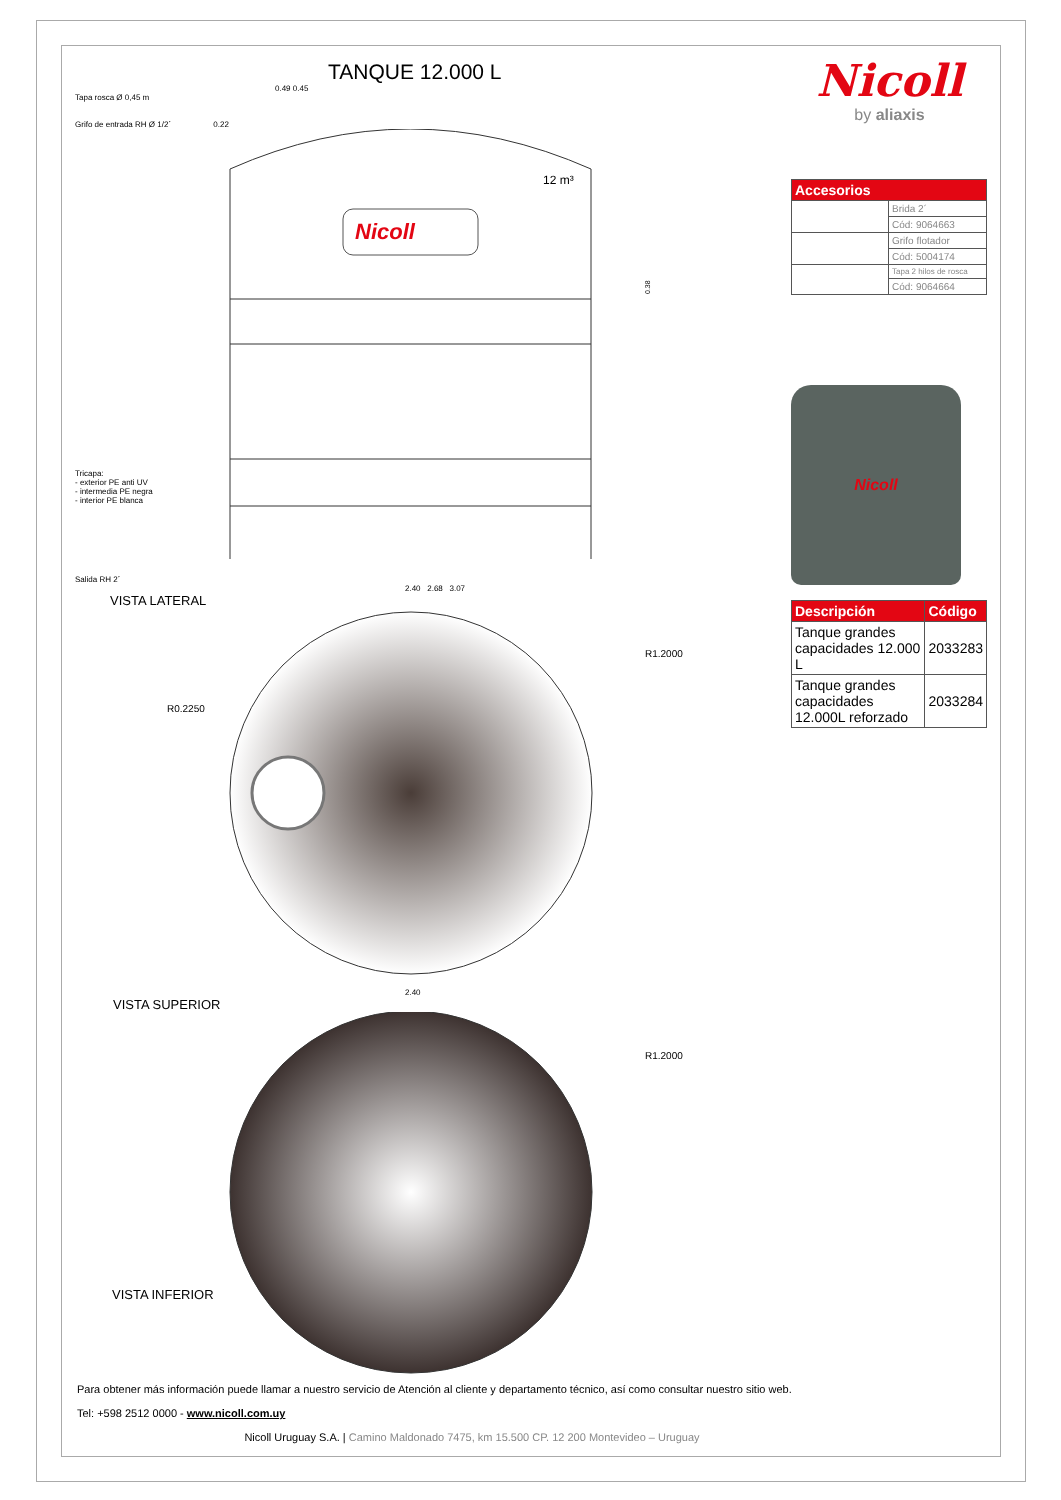TANQUE 12.000 L
0.49 0.45
Tapa rosca Ø 0,45 m
Grifo de entrada RH Ø 1/2´ 0.22
Nicoll
12 m³
0.38
Tricapa:
- exterior PE anti UV
- intermedia PE negra
- interior PE blanca
Salida RH 2´
2.40 2.68 3.07
VISTA LATERAL
R0.2250
R1.2000
2.40
VISTA SUPERIOR
R1.2000
VISTA INFERIOR
Nicoll
by aliaxis
| Accesorios | |
| --- | --- |
| | Brida 2´ |
| | Cód: 9064663 |
| | Grifo flotador |
| | Cód: 5004174 |
| | Tapa 2 hilos de rosca |
| | Cód: 9064664 |
Nicoll
| Descripción | Código |
| --- | --- |
| Tanque grandes capacidades 12.000 L | 2033283 |
| Tanque grandes capacidades 12.000L reforzado | 2033284 |
Para obtener más información puede llamar a nuestro servicio de Atención al cliente y departamento técnico, así como consultar nuestro sitio web.
Tel: +598 2512 0000 - www.nicoll.com.uy
Nicoll Uruguay S.A. | Camino Maldonado 7475, km 15.500 CP. 12 200 Montevideo – Uruguay